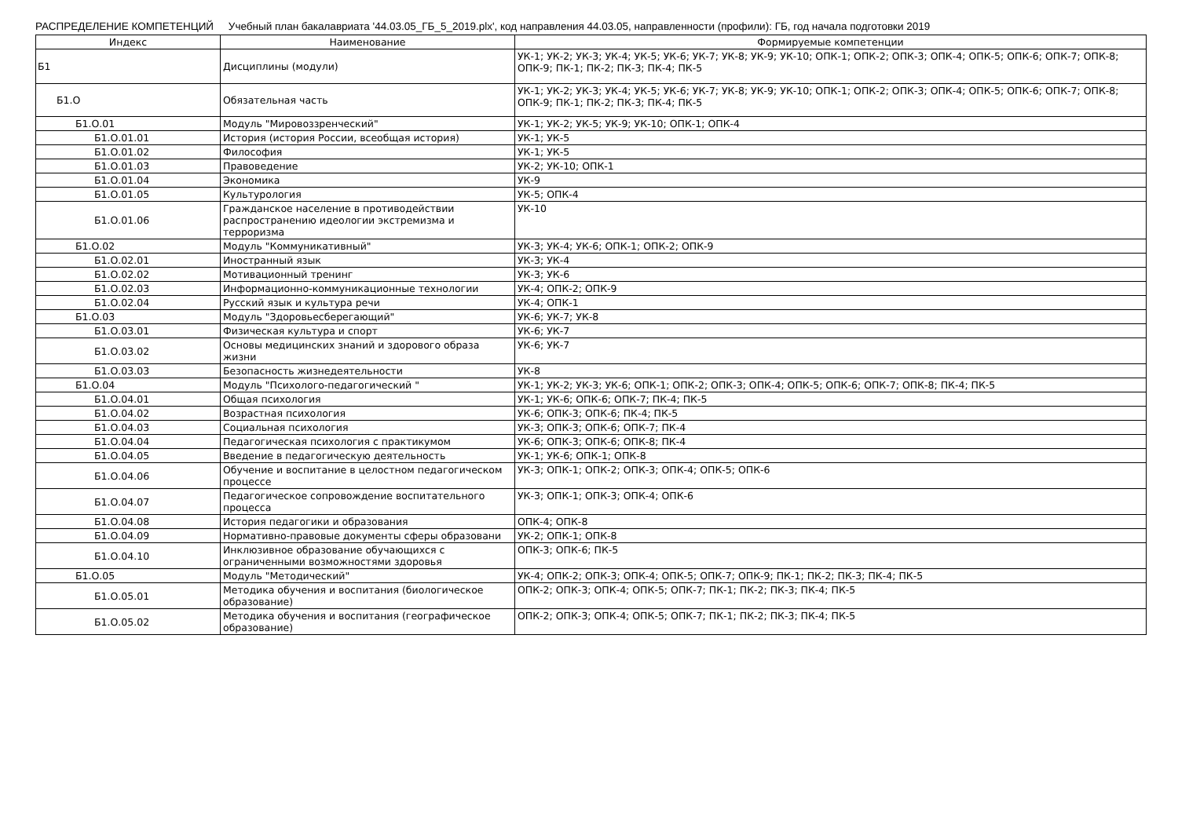РАСПРЕДЕЛЕНИЕ КОМПЕТЕНЦИЙ Учебный план бакалавриата '44.03.05_ГБ_5_2019.plx', код направления 44.03.05, направленности (профили): ГБ, год начала подготовки 2019
| Индекс | Наименование | Формируемые компетенции |
| --- | --- | --- |
| Б1 | Дисциплины (модули) | УК-1; УК-2; УК-3; УК-4; УК-5; УК-6; УК-7; УК-8; УК-9; УК-10; ОПК-1; ОПК-2; ОПК-3; ОПК-4; ОПК-5; ОПК-6; ОПК-7; ОПК-8; ОПК-9; ПК-1; ПК-2; ПК-3; ПК-4; ПК-5 |
| Б1.О | Обязательная часть | УК-1; УК-2; УК-3; УК-4; УК-5; УК-6; УК-7; УК-8; УК-9; УК-10; ОПК-1; ОПК-2; ОПК-3; ОПК-4; ОПК-5; ОПК-6; ОПК-7; ОПК-8; ОПК-9; ПК-1; ПК-2; ПК-3; ПК-4; ПК-5 |
| Б1.О.01 | Модуль "Мировоззренческий" | УК-1; УК-2; УК-5; УК-9; УК-10; ОПК-1; ОПК-4 |
| Б1.О.01.01 | История (история России, всеобщая история) | УК-1; УК-5 |
| Б1.О.01.02 | Философия | УК-1; УК-5 |
| Б1.О.01.03 | Правоведение | УК-2; УК-10; ОПК-1 |
| Б1.О.01.04 | Экономика | УК-9 |
| Б1.О.01.05 | Культурология | УК-5; ОПК-4 |
| Б1.О.01.06 | Гражданское население в противодействии распространению идеологии экстремизма и терроризма | УК-10 |
| Б1.О.02 | Модуль "Коммуникативный" | УК-3; УК-4; УК-6; ОПК-1; ОПК-2; ОПК-9 |
| Б1.О.02.01 | Иностранный язык | УК-3; УК-4 |
| Б1.О.02.02 | Мотивационный тренинг | УК-3; УК-6 |
| Б1.О.02.03 | Информационно-коммуникационные технологии | УК-4; ОПК-2; ОПК-9 |
| Б1.О.02.04 | Русский язык и культура речи | УК-4; ОПК-1 |
| Б1.О.03 | Модуль "Здоровьесберегающий" | УК-6; УК-7; УК-8 |
| Б1.О.03.01 | Физическая культура и спорт | УК-6; УК-7 |
| Б1.О.03.02 | Основы медицинских знаний и здорового образа жизни | УК-6; УК-7 |
| Б1.О.03.03 | Безопасность жизнедеятельности | УК-8 |
| Б1.О.04 | Модуль "Психолого-педагогический " | УК-1; УК-2; УК-3; УК-6; ОПК-1; ОПК-2; ОПК-3; ОПК-4; ОПК-5; ОПК-6; ОПК-7; ОПК-8; ПК-4; ПК-5 |
| Б1.О.04.01 | Общая психология | УК-1; УК-6; ОПК-6; ОПК-7; ПК-4; ПК-5 |
| Б1.О.04.02 | Возрастная психология | УК-6; ОПК-3; ОПК-6; ПК-4; ПК-5 |
| Б1.О.04.03 | Социальная психология | УК-3; ОПК-3; ОПК-6; ОПК-7; ПК-4 |
| Б1.О.04.04 | Педагогическая психология с практикумом | УК-6; ОПК-3; ОПК-6; ОПК-8; ПК-4 |
| Б1.О.04.05 | Введение в педагогическую деятельность | УК-1; УК-6; ОПК-1; ОПК-8 |
| Б1.О.04.06 | Обучение и воспитание в целостном педагогическом процессе | УК-3; ОПК-1; ОПК-2; ОПК-3; ОПК-4; ОПК-5; ОПК-6 |
| Б1.О.04.07 | Педагогическое сопровождение воспитательного процесса | УК-3; ОПК-1; ОПК-3; ОПК-4; ОПК-6 |
| Б1.О.04.08 | История педагогики и образования | ОПК-4; ОПК-8 |
| Б1.О.04.09 | Нормативно-правовые документы сферы образовани | УК-2; ОПК-1; ОПК-8 |
| Б1.О.04.10 | Инклюзивное образование обучающихся с ограниченными возможностями здоровья | ОПК-3; ОПК-6; ПК-5 |
| Б1.О.05 | Модуль "Методический" | УК-4; ОПК-2; ОПК-3; ОПК-4; ОПК-5; ОПК-7; ОПК-9; ПК-1; ПК-2; ПК-3; ПК-4; ПК-5 |
| Б1.О.05.01 | Методика обучения и воспитания (биологическое образование) | ОПК-2; ОПК-3; ОПК-4; ОПК-5; ОПК-7; ПК-1; ПК-2; ПК-3; ПК-4; ПК-5 |
| Б1.О.05.02 | Методика обучения и воспитания (географическое образование) | ОПК-2; ОПК-3; ОПК-4; ОПК-5; ОПК-7; ПК-1; ПК-2; ПК-3; ПК-4; ПК-5 |